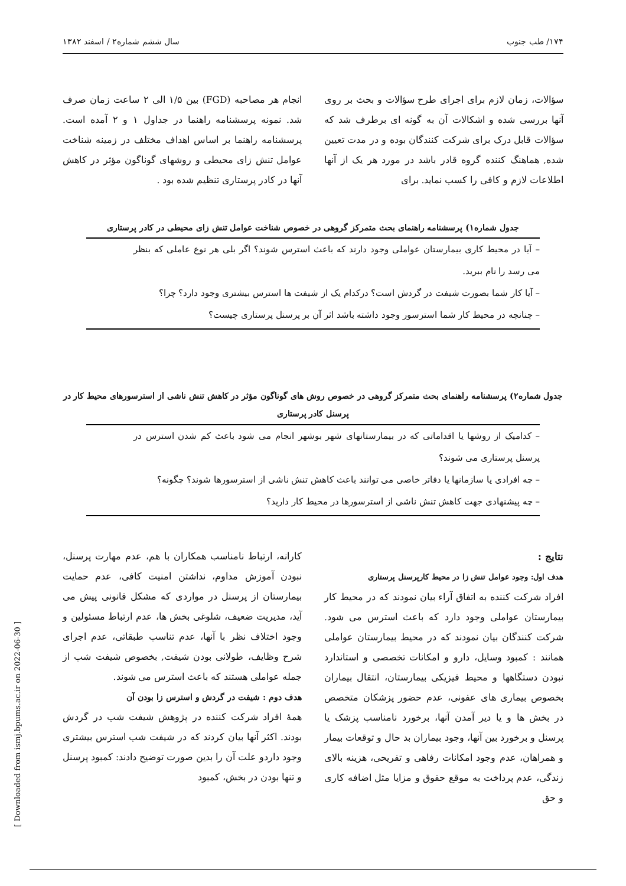۱۷۴/ طب جنوب سال ششم شماره۲ / اسفند ۱۳۸۲
سؤالات، زمان لازم برای اجرای طرح سؤالات و بحث بر روی آنها بررسی شده و اشکالات آن به گونه ای برطرف شد که سؤالات قابل درک برای شرکت کنندگان بوده و در مدت تعیین شده, هماهنگ کننده گروه قادر باشد در مورد هر یک از آنها اطلاعات لازم و کافی را کسب نماید. برای
انجام هر مصاحبه (FGD) بین ۱/۵ الی ۲ ساعت زمان صرف شد. نمونه پرسشنامه راهنما در جداول ۱ و ۲ آمده است. پرسشنامه راهنما بر اساس اهداف مختلف در زمینه شناخت عوامل تنش زای محیطی و روشهای گوناگون مؤثر در کاهش آنها در کادر پرستاری تنظیم شده بود .
جدول شماره۱) پرسشنامه راهنمای بحث متمرکز گروهی در خصوص شناخت عوامل تنش زای محیطی در کادر پرستاری
| – آیا در محیط کاری بیمارستان عواملی وجود دارند که باعث استرس شوند؟ اگر بلی هر نوع عاملی که بنظر می رسد را نام ببرید. |
| – آیا کار شما بصورت شیفت در گردش است؟ درکدام یک از شیفت ها استرس بیشتری وجود دارد؟ چرا؟ |
| – چنانچه در محیط کار شما استرسور وجود داشته باشد اثر آن بر پرسنل پرستاری چیست؟ |
جدول شماره۲) پرسشنامه راهنمای بحث متمرکز گروهی در خصوص روش های گوناگون مؤثر در کاهش تنش ناشی از استرسورهای محیط کار در پرسنل کادر پرستاری
| – کدامیک از روشها یا اقداماتی که در بیمارستانهای شهر بوشهر انجام می شود باعث کم شدن استرس در پرسنل پرستاری می شوند؟ |
| – چه افرادی یا سازمانها یا دفاتر خاصی می توانند باعث کاهش تنش ناشی از استرسورها شوند؟ چگونه؟ |
| – چه پیشنهادی جهت کاهش تنش ناشی از استرسورها در محیط کار دارید؟ |
نتایج :
هدف اول: وجود عوامل تنش زا در محیط کارپرسنل پرستاری
افراد شرکت کننده به اتفاق آراء بیان نمودند که در محیط کار بیمارستان عواملی وجود دارد که باعث استرس می شود. شرکت کنندگان بیان نمودند که در محیط بیمارستان عواملی همانند : کمبود وسایل، دارو و امکانات تخصصی و استاندارد نبودن دستگاهها و محیط فیزیکی بیمارستان، انتقال بیماران بخصوص بیماری های عفونی، عدم حضور پزشکان متخصص در بخش ها و یا دیر آمدن آنها، برخورد نامناسب پزشک یا پرسنل و برخورد بین آنها، وجود بیماران بد حال و توقعات بیمار و همراهان، عدم وجود امکانات رفاهی و تفریحی، هزینه بالای زندگی، عدم پرداخت به موقع حقوق و مزایا مثل اضافه کاری و حق
کارانه، ارتباط نامناسب همکاران با هم، عدم مهارت پرسنل، نبودن آموزش مداوم، نداشتن امنیت کافی، عدم حمایت بیمارستان از پرسنل در مواردی که مشکل قانونی پیش می آید، مدیریت ضعیف، شلوغی بخش ها، عدم ارتباط مسئولین و وجود اختلاف نظر با آنها، عدم تناسب طبقاتی، عدم اجرای شرح وظایف، طولانی بودن شیفت, بخصوص شیفت شب از جمله عواملی هستند که باعث استرس می شوند.
هدف دوم : شیفت در گردش و استرس زا بودن آن
همهٔ افراد شرکت کننده در پژوهش شیفت شب در گردش بودند. اکثر آنها بیان کردند که در شیفت شب استرس بیشتری وجود داردو علت آن را بدین صورت توضیح دادند: کمبود پرسنل و تنها بودن در بخش، کمبود
[ Downloaded from ismj.bpums.ac.ir on 2022-06-30 ]